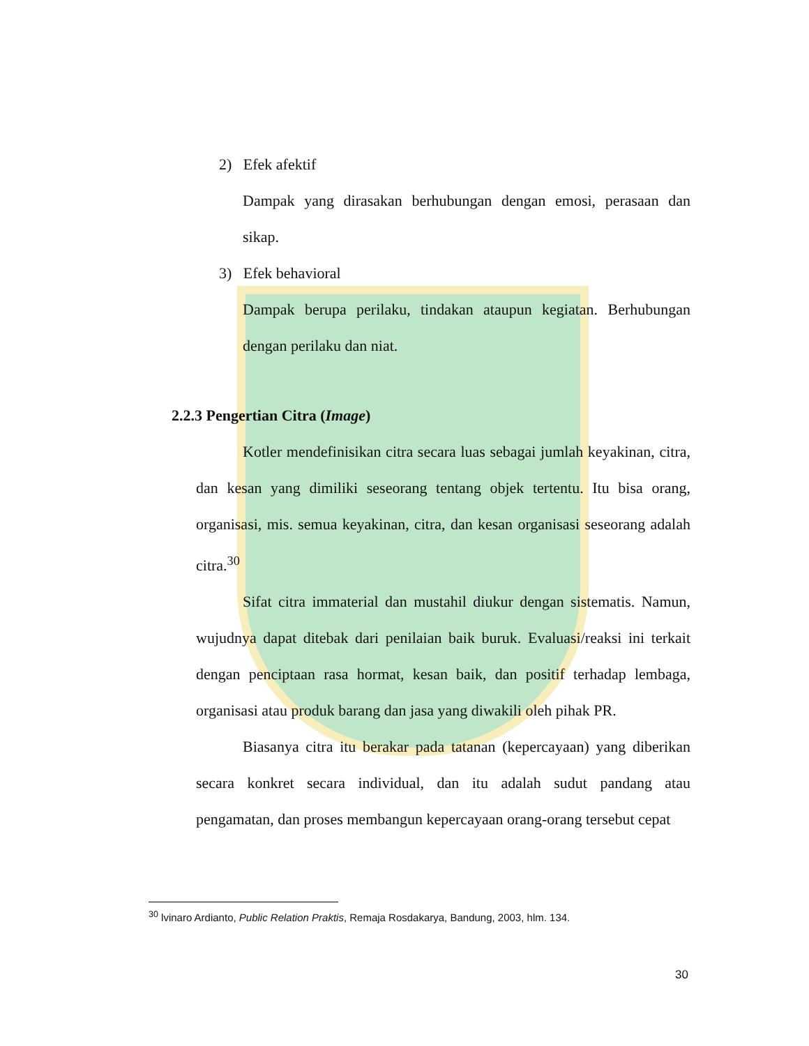2) Efek afektif
Dampak yang dirasakan berhubungan dengan emosi, perasaan dan sikap.
3) Efek behavioral
Dampak berupa perilaku, tindakan ataupun kegiatan. Berhubungan dengan perilaku dan niat.
2.2.3 Pengertian Citra (Image)
Kotler mendefinisikan citra secara luas sebagai jumlah keyakinan, citra, dan kesan yang dimiliki seseorang tentang objek tertentu. Itu bisa orang, organisasi, mis. semua keyakinan, citra, dan kesan organisasi seseorang adalah citra.<sup>30</sup>
Sifat citra immaterial dan mustahil diukur dengan sistematis. Namun, wujudnya dapat ditebak dari penilaian baik buruk. Evaluasi/reaksi ini terkait dengan penciptaan rasa hormat, kesan baik, dan positif terhadap lembaga, organisasi atau produk barang dan jasa yang diwakili oleh pihak PR.
Biasanya citra itu berakar pada tatanan (kepercayaan) yang diberikan secara konkret secara individual, dan itu adalah sudut pandang atau pengamatan, dan proses membangun kepercayaan orang-orang tersebut cepat
<sup>30</sup> lvinaro Ardianto, Public Relation Praktis, Remaja Rosdakarya, Bandung, 2003, hlm. 134.
30